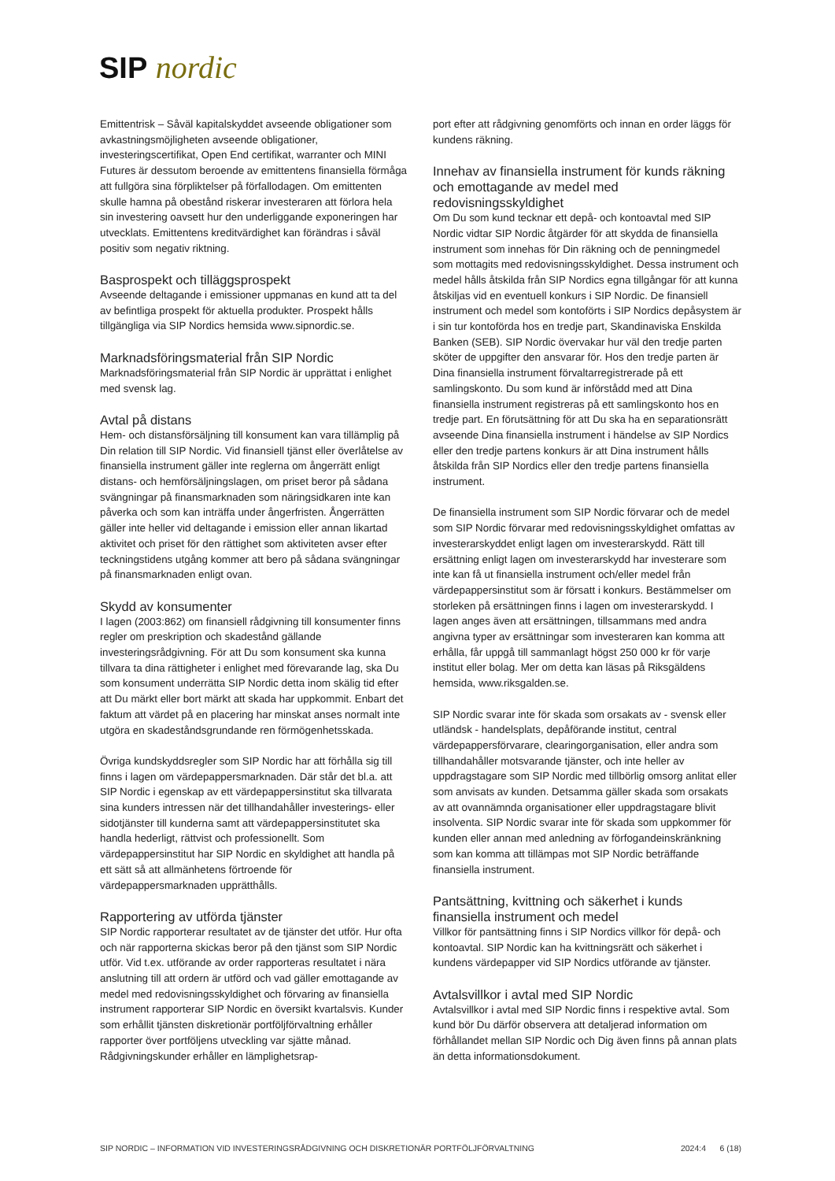SIP nordic
Emittentrisk – Såväl kapitalskyddet avseende obligationer som avkastningsmöjligheten avseende obligationer, investeringscertifikat, Open End certifikat, warranter och MINI Futures är dessutom beroende av emittentens finansiella förmåga att fullgöra sina förpliktelser på förfallodagen. Om emittenten skulle hamna på obestånd riskerar investeraren att förlora hela sin investering oavsett hur den underliggande exponeringen har utvecklats. Emittentens kreditvärdighet kan förändras i såväl positiv som negativ riktning.
Basprospekt och tilläggsprospekt
Avseende deltagande i emissioner uppmanas en kund att ta del av befintliga prospekt för aktuella produkter. Prospekt hålls tillgängliga via SIP Nordics hemsida www.sipnordic.se.
Marknadsföringsmaterial från SIP Nordic
Marknadsföringsmaterial från SIP Nordic är upprättat i enlighet med svensk lag.
Avtal på distans
Hem- och distansförsäljning till konsument kan vara tillämplig på Din relation till SIP Nordic. Vid finansiell tjänst eller överlåtelse av finansiella instrument gäller inte reglerna om ångerrätt enligt distans- och hemförsäljningslagen, om priset beror på sådana svängningar på finansmarknaden som näringsidkaren inte kan påverka och som kan inträffa under ångerfristen. Ångerrätten gäller inte heller vid deltagande i emission eller annan likartad aktivitet och priset för den rättighet som aktiviteten avser efter teckningstidens utgång kommer att bero på sådana svängningar på finansmarknaden enligt ovan.
Skydd av konsumenter
I lagen (2003:862) om finansiell rådgivning till konsumenter finns regler om preskription och skadestånd gällande investeringsrådgivning. För att Du som konsument ska kunna tillvara ta dina rättigheter i enlighet med förevarande lag, ska Du som konsument underrätta SIP Nordic detta inom skälig tid efter att Du märkt eller bort märkt att skada har uppkommit. Enbart det faktum att värdet på en placering har minskat anses normalt inte utgöra en skadeståndsgrundande ren förmögenhetsskada.
Övriga kundskyddsregler som SIP Nordic har att förhålla sig till finns i lagen om värdepappersmarknaden. Där står det bl.a. att SIP Nordic i egenskap av ett värdepappersinstitut ska tillvarata sina kunders intressen när det tillhandahåller investerings- eller sidotjänster till kunderna samt att värdepappersinstitutet ska handla hederligt, rättvist och professionellt. Som värdepappersinstitut har SIP Nordic en skyldighet att handla på ett sätt så att allmänhetens förtroende för värdepappersmarknaden upprätthålls.
Rapportering av utförda tjänster
SIP Nordic rapporterar resultatet av de tjänster det utför. Hur ofta och när rapporterna skickas beror på den tjänst som SIP Nordic utför. Vid t.ex. utförande av order rapporteras resultatet i nära anslutning till att ordern är utförd och vad gäller emottagande av medel med redovisningsskyldighet och förvaring av finansiella instrument rapporterar SIP Nordic en översikt kvartalsvis. Kunder som erhållit tjänsten diskretionär portföljförvaltning erhåller rapporter över portföljens utveckling var sjätte månad. Rådgivningskunder erhåller en lämplighetsrap-
port efter att rådgivning genomförts och innan en order läggs för kundens räkning.
Innehav av finansiella instrument för kunds räkning och emottagande av medel med redovisningsskyldighet
Om Du som kund tecknar ett depå- och kontoavtal med SIP Nordic vidtar SIP Nordic åtgärder för att skydda de finansiella instrument som innehas för Din räkning och de penningmedel som mottagits med redovisningsskyldighet. Dessa instrument och medel hålls åtskilda från SIP Nordics egna tillgångar för att kunna åtskiljas vid en eventuell konkurs i SIP Nordic. De finansiell instrument och medel som kontoförts i SIP Nordics depåsystem är i sin tur kontoförda hos en tredje part, Skandinaviska Enskilda Banken (SEB). SIP Nordic övervakar hur väl den tredje parten sköter de uppgifter den ansvarar för. Hos den tredje parten är Dina finansiella instrument förvaltarregistrerade på ett samlingskonto. Du som kund är införstådd med att Dina finansiella instrument registreras på ett samlingskonto hos en tredje part. En förutsättning för att Du ska ha en separationsrätt avseende Dina finansiella instrument i händelse av SIP Nordics eller den tredje partens konkurs är att Dina instrument hålls åtskilda från SIP Nordics eller den tredje partens finansiella instrument.
De finansiella instrument som SIP Nordic förvarar och de medel som SIP Nordic förvarar med redovisningsskyldighet omfattas av investerarskyddet enligt lagen om investerarskydd. Rätt till ersättning enligt lagen om investerarskydd har investerare som inte kan få ut finansiella instrument och/eller medel från värdepappersinstitut som är försatt i konkurs. Bestämmelser om storleken på ersättningen finns i lagen om investerarskydd. I lagen anges även att ersättningen, tillsammans med andra angivna typer av ersättningar som investeraren kan komma att erhålla, får uppgå till sammanlagt högst 250 000 kr för varje institut eller bolag. Mer om detta kan läsas på Riksgäldens hemsida, www.riksgalden.se.
SIP Nordic svarar inte för skada som orsakats av - svensk eller utländsk - handelsplats, depåförande institut, central värdepappersförvarare, clearingorganisation, eller andra som tillhandahåller motsvarande tjänster, och inte heller av uppdragstagare som SIP Nordic med tillbörlig omsorg anlitat eller som anvisats av kunden. Detsamma gäller skada som orsakats av att ovannämnda organisationer eller uppdragstagare blivit insolventa. SIP Nordic svarar inte för skada som uppkommer för kunden eller annan med anledning av förfogandeinskränkning som kan komma att tillämpas mot SIP Nordic beträffande finansiella instrument.
Pantsättning, kvittning och säkerhet i kunds finansiella instrument och medel
Villkor för pantsättning finns i SIP Nordics villkor för depå- och kontoavtal. SIP Nordic kan ha kvittningsrätt och säkerhet i kundens värdepapper vid SIP Nordics utförande av tjänster.
Avtalsvillkor i avtal med SIP Nordic
Avtalsvillkor i avtal med SIP Nordic finns i respektive avtal. Som kund bör Du därför observera att detaljerad information om förhållandet mellan SIP Nordic och Dig även finns på annan plats än detta informationsdokument.
SIP NORDIC – INFORMATION VID INVESTERINGSRÅDGIVNING OCH DISKRETIONÄR PORTFÖLJFÖRVALTNING 2024:4 6 (18)